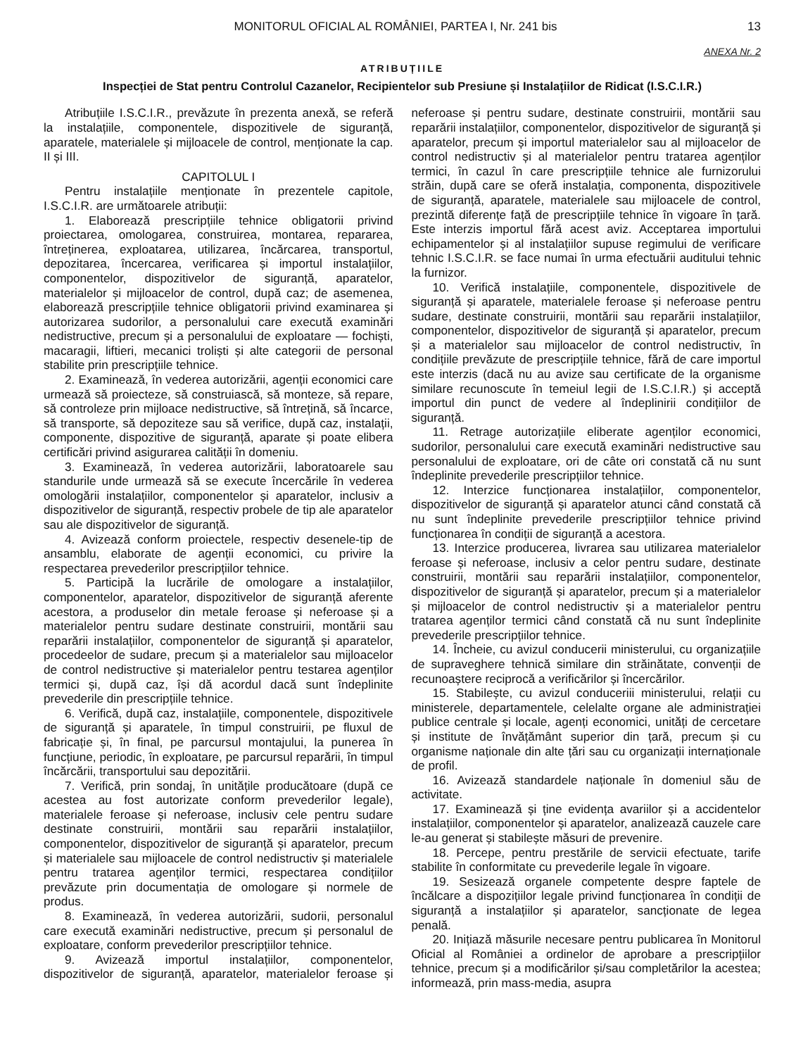MONITORUL OFICIAL AL ROMÂNIEI, PARTEA I, Nr. 241 bis 13
ANEXA Nr. 2
ATRIBUȚIILE
Inspecției de Stat pentru Controlul Cazanelor, Recipientelor sub Presiune și Instalațiilor de Ridicat (I.S.C.I.R.)
Atribuțiile I.S.C.I.R., prevăzute în prezenta anexă, se referă la instalațiile, componentele, dispozitivele de siguranță, aparatele, materialele și mijloacele de control, menționate la cap. II și III.
CAPITOLUL I
Pentru instalațiile menționate în prezentele capitole, I.S.C.I.R. are următoarele atribuții:
1. Elaborează prescripțiile tehnice obligatorii privind proiectarea, omologarea, construirea, montarea, repararea, întreținerea, exploatarea, utilizarea, încărcarea, transportul, depozitarea, încercarea, verificarea și importul instalațiilor, componentelor, dispozitivelor de siguranță, aparatelor, materialelor și mijloacelor de control, după caz; de asemenea, elaborează prescripțiile tehnice obligatorii privind examinarea și autorizarea sudorilor, a personalului care execută examinări nedistructive, precum și a personalului de exploatare — fochiști, macaragii, liftieri, mecanici troliști și alte categorii de personal stabilite prin prescripțiile tehnice.
2. Examinează, în vederea autorizării, agenții economici care urmează să proiecteze, să construiască, să monteze, să repare, să controleze prin mijloace nedistructive, să întrețină, să încarce, să transporte, să depoziteze sau să verifice, după caz, instalații, componente, dispozitive de siguranță, aparate și poate elibera certificări privind asigurarea calității în domeniu.
3. Examinează, în vederea autorizării, laboratoarele sau standurile unde urmează să se execute încercările în vederea omologării instalațiilor, componentelor și aparatelor, inclusiv a dispozitivelor de siguranță, respectiv probele de tip ale aparatelor sau ale dispozitivelor de siguranță.
4. Avizează conform proiectele, respectiv desenele-tip de ansamblu, elaborate de agenții economici, cu privire la respectarea prevederilor prescripțiilor tehnice.
5. Participă la lucrările de omologare a instalațiilor, componentelor, aparatelor, dispozitivelor de siguranță aferente acestora, a produselor din metale feroase și neferoase și a materialelor pentru sudare destinate construirii, montării sau reparării instalațiilor, componentelor de siguranță și aparatelor, procedeelor de sudare, precum și a materialelor sau mijloacelor de control nedistructive și materialelor pentru testarea agenților termici și, după caz, își dă acordul dacă sunt îndeplinite prevederile din prescripțiile tehnice.
6. Verifică, după caz, instalațiile, componentele, dispozitivele de siguranță și aparatele, în timpul construirii, pe fluxul de fabricație și, în final, pe parcursul montajului, la punerea în funcțiune, periodic, în exploatare, pe parcursul reparării, în timpul încărcării, transportului sau depozitării.
7. Verifică, prin sondaj, în unitățile producătoare (după ce acestea au fost autorizate conform prevederilor legale), materialele feroase și neferoase, inclusiv cele pentru sudare destinate construirii, montării sau reparării instalațiilor, componentelor, dispozitivelor de siguranță și aparatelor, precum și materialele sau mijloacele de control nedistructiv și materialele pentru tratarea agenților termici, respectarea condițiilor prevăzute prin documentația de omologare și normele de produs.
8. Examinează, în vederea autorizării, sudorii, personalul care execută examinări nedistructive, precum și personalul de exploatare, conform prevederilor prescripțiilor tehnice.
9. Avizează importul instalațiilor, componentelor, dispozitivelor de siguranță, aparatelor, materialelor feroase și neferoase și pentru sudare, destinate construirii, montării sau reparării instalațiilor, componentelor, dispozitivelor de siguranță și aparatelor, precum și importul materialelor sau al mijloacelor de control nedistructiv și al materialelor pentru tratarea agenților termici, în cazul în care prescripțiile tehnice ale furnizorului străin, după care se oferă instalația, componenta, dispozitivele de siguranță, aparatele, materialele sau mijloacele de control, prezintă diferențe față de prescripțiile tehnice în vigoare în țară. Este interzis importul fără acest aviz. Acceptarea importului echipamentelor și al instalațiilor supuse regimului de verificare tehnic I.S.C.I.R. se face numai în urma efectuării auditului tehnic la furnizor.
10. Verifică instalațiile, componentele, dispozitivele de siguranță și aparatele, materialele feroase și neferoase pentru sudare, destinate construirii, montării sau reparării instalațiilor, componentelor, dispozitivelor de siguranță și aparatelor, precum și a materialelor sau mijloacelor de control nedistructiv, în condițiile prevăzute de prescripțiile tehnice, fără de care importul este interzis (dacă nu au avize sau certificate de la organisme similare recunoscute în temeiul legii de I.S.C.I.R.) și acceptă importul din punct de vedere al îndeplinirii condițiilor de siguranță.
11. Retrage autorizațiile eliberate agenților economici, sudorilor, personalului care execută examinări nedistructive sau personalului de exploatare, ori de câte ori constată că nu sunt îndeplinite prevederile prescripțiilor tehnice.
12. Interzice funcționarea instalațiilor, componentelor, dispozitivelor de siguranță și aparatelor atunci când constată că nu sunt îndeplinite prevederile prescripțiilor tehnice privind funcționarea în condiții de siguranță a acestora.
13. Interzice producerea, livrarea sau utilizarea materialelor feroase și neferoase, inclusiv a celor pentru sudare, destinate construirii, montării sau reparării instalațiilor, componentelor, dispozitivelor de siguranță și aparatelor, precum și a materialelor și mijloacelor de control nedistructiv și a materialelor pentru tratarea agenților termici când constată că nu sunt îndeplinite prevederile prescripțiilor tehnice.
14. Încheie, cu avizul conducerii ministerului, cu organizațiile de supraveghere tehnică similare din străinătate, convenții de recunoaștere reciprocă a verificărilor și încercărilor.
15. Stabilește, cu avizul conduceriii ministerului, relații cu ministerele, departamentele, celelalte organe ale administrației publice centrale și locale, agenți economici, unități de cercetare și institute de învățământ superior din țară, precum și cu organisme naționale din alte țări sau cu organizații internaționale de profil.
16. Avizează standardele naționale în domeniul său de activitate.
17. Examinează și ține evidența avariilor și a accidentelor instalațiilor, componentelor și aparatelor, analizează cauzele care le-au generat și stabilește măsuri de prevenire.
18. Percepe, pentru prestările de servicii efectuate, tarife stabilite în conformitate cu prevederile legale în vigoare.
19. Sesizează organele competente despre faptele de încălcare a dispozițiilor legale privind funcționarea în condiții de siguranță a instalațiilor și aparatelor, sancționate de legea penală.
20. Inițiază măsurile necesare pentru publicarea în Monitorul Oficial al României a ordinelor de aprobare a prescripțiilor tehnice, precum și a modificărilor și/sau completărilor la acestea; informează, prin mass-media, asupra